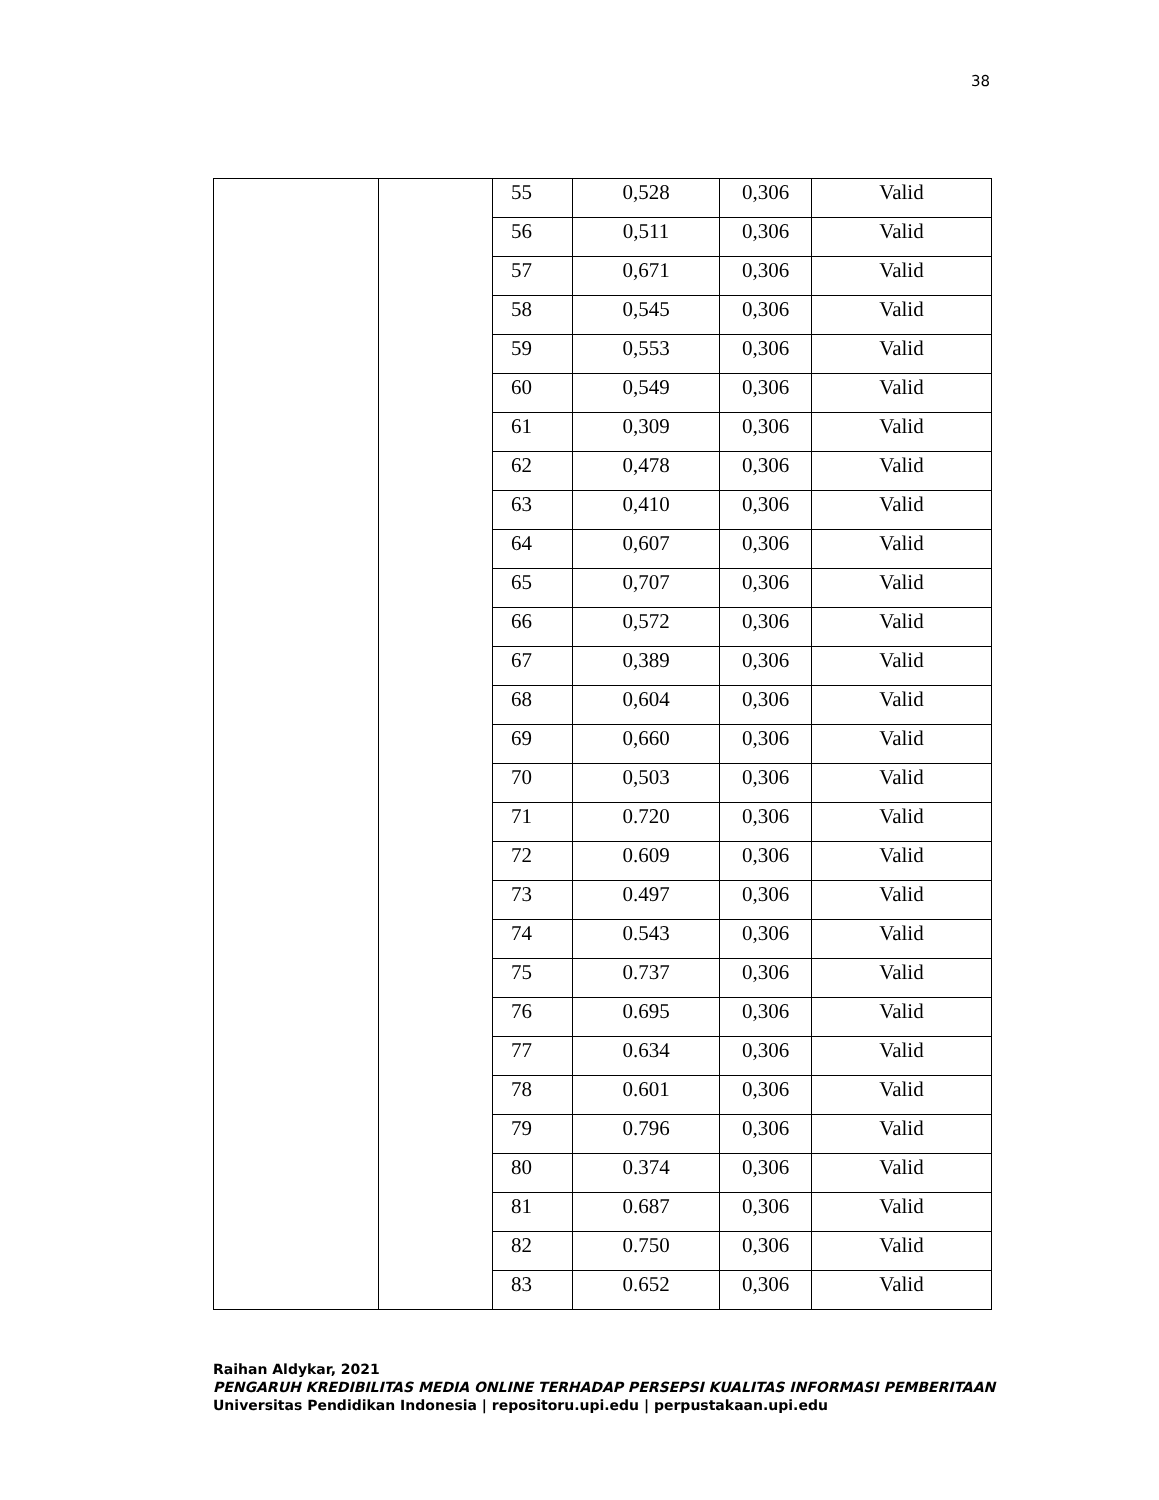38
| | | 55 | 0,528 | 0,306 | Valid |
| | | 56 | 0,511 | 0,306 | Valid |
| | | 57 | 0,671 | 0,306 | Valid |
| | | 58 | 0,545 | 0,306 | Valid |
| | | 59 | 0,553 | 0,306 | Valid |
| | | 60 | 0,549 | 0,306 | Valid |
| | | 61 | 0,309 | 0,306 | Valid |
| | | 62 | 0,478 | 0,306 | Valid |
| | | 63 | 0,410 | 0,306 | Valid |
| | | 64 | 0,607 | 0,306 | Valid |
| | | 65 | 0,707 | 0,306 | Valid |
| | | 66 | 0,572 | 0,306 | Valid |
| | | 67 | 0,389 | 0,306 | Valid |
| | | 68 | 0,604 | 0,306 | Valid |
| | | 69 | 0,660 | 0,306 | Valid |
| | | 70 | 0,503 | 0,306 | Valid |
| | | 71 | 0.720 | 0,306 | Valid |
| | | 72 | 0.609 | 0,306 | Valid |
| | | 73 | 0.497 | 0,306 | Valid |
| | | 74 | 0.543 | 0,306 | Valid |
| | | 75 | 0.737 | 0,306 | Valid |
| | | 76 | 0.695 | 0,306 | Valid |
| | | 77 | 0.634 | 0,306 | Valid |
| | | 78 | 0.601 | 0,306 | Valid |
| | | 79 | 0.796 | 0,306 | Valid |
| | | 80 | 0.374 | 0,306 | Valid |
| | | 81 | 0.687 | 0,306 | Valid |
| | | 82 | 0.750 | 0,306 | Valid |
| | | 83 | 0.652 | 0,306 | Valid |
Raihan Aldykar, 2021
PENGARUH KREDIBILITAS MEDIA ONLINE TERHADAP PERSEPSI KUALITAS INFORMASI PEMBERITAAN
Universitas Pendidikan Indonesia | repositoru.upi.edu | perpustakaan.upi.edu